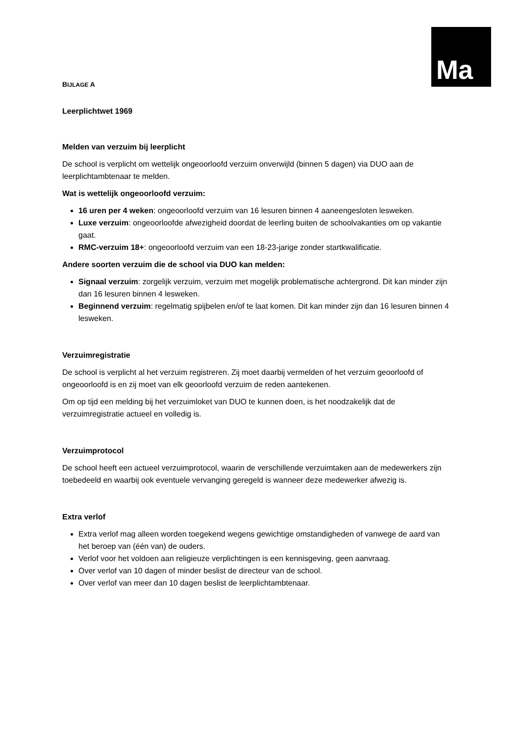Ma
BIJLAGE A
Leerplichtwet 1969
Melden van verzuim bij leerplicht
De school is verplicht om wettelijk ongeoorloofd verzuim onverwijld (binnen 5 dagen) via DUO aan de leerplichtambtenaar te melden.
Wat is wettelijk ongeoorloofd verzuim:
16 uren per 4 weken: ongeoorloofd verzuim van 16 lesuren binnen 4 aaneengesloten lesweken.
Luxe verzuim: ongeoorloofde afwezigheid doordat de leerling buiten de schoolvakanties om op vakantie gaat.
RMC-verzuim 18+: ongeoorloofd verzuim van een 18-23-jarige zonder startkwalificatie.
Andere soorten verzuim die de school via DUO kan melden:
Signaal verzuim: zorgelijk verzuim, verzuim met mogelijk problematische achtergrond. Dit kan minder zijn dan 16 lesuren binnen 4 lesweken.
Beginnend verzuim: regelmatig spijbelen en/of te laat komen. Dit kan minder zijn dan 16 lesuren binnen 4 lesweken.
Verzuimregistratie
De school is verplicht al het verzuim registreren. Zij moet daarbij vermelden of het verzuim geoorloofd of ongeoorloofd is en zij moet van elk geoorloofd verzuim de reden aantekenen.
Om op tijd een melding bij het verzuimloket van DUO te kunnen doen, is het noodzakelijk dat de verzuimregistratie actueel en volledig is.
Verzuimprotocol
De school heeft een actueel verzuimprotocol, waarin de verschillende verzuimtaken aan de medewerkers zijn toebedeeld en waarbij ook eventuele vervanging geregeld is wanneer deze medewerker afwezig is.
Extra verlof
Extra verlof mag alleen worden toegekend wegens gewichtige omstandigheden of vanwege de aard van het beroep van (één van) de ouders.
Verlof voor het voldoen aan religieuze verplichtingen is een kennisgeving, geen aanvraag.
Over verlof van 10 dagen of minder beslist de directeur van de school.
Over verlof van meer dan 10 dagen beslist de leerplichtambtenaar.